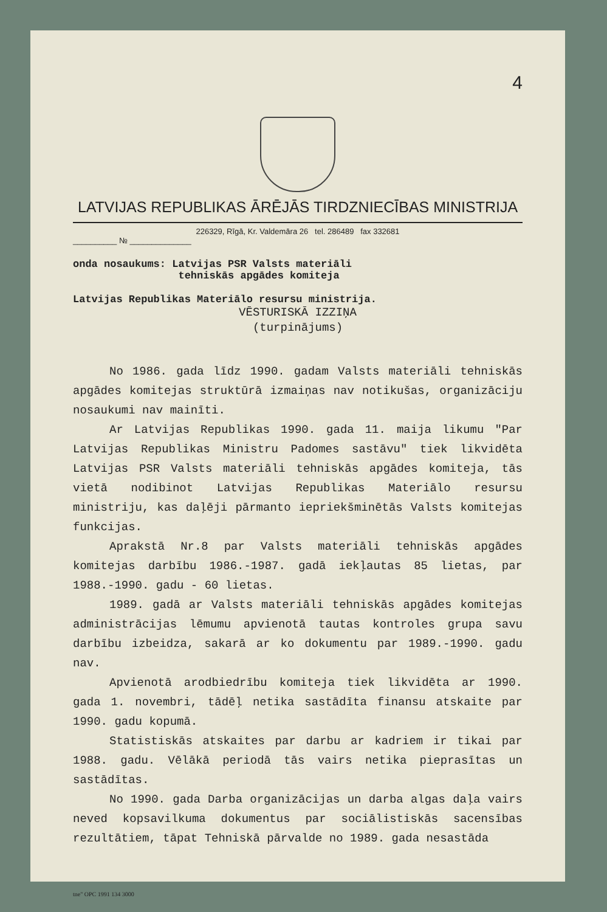4
LATVIJAS REPUBLIKAS ĀRĒJĀS TIRDZNIECĪBAS MINISTRIJA
226329, Rīgā, Kr. Valdemāra 26 tel. 286489 fax 332681
__________ № ______________
onda nosaukums: Latvijas PSR Valsts materiāli
tehniskās apgādes komiteja
Latvijas Republikas Materiālo resursu ministrija.
VĒSTURISKĀ IZZIŅA
(turpinājums)
No 1986. gada līdz 1990. gadam Valsts materiāli tehniskās apgādes komitejas struktūrā izmaiņas nav notikušas, organizāciju nosaukumi nav mainīti.
Ar Latvijas Republikas 1990. gada 11. maija likumu "Par Latvijas Republikas Ministru Padomes sastāvu" tiek likvidēta Latvijas PSR Valsts materiāli tehniskās apgādes komiteja, tās vietā nodibinot Latvijas Republikas Materiālo resursu ministriju, kas daļēji pārmanto iepriekšminētās Valsts komitejas funkcijas.
Aprakstā Nr.8 par Valsts materiāli tehniskās apgādes komitejas darbību 1986.-1987. gadā iekļautas 85 lietas, par 1988.-1990. gadu - 60 lietas.
1989. gadā ar Valsts materiāli tehniskās apgādes komitejas administrācijas lēmumu apvienotā tautas kontroles grupa savu darbību izbeidza, sakarā ar ko dokumentu par 1989.-1990. gadu nav.
Apvienotā arodbiedrību komiteja tiek likvidēta ar 1990. gada 1. novembri, tādēļ netika sastādīta finansu atskaite par 1990. gadu kopumā.
Statistiskās atskaites par darbu ar kadriem ir tikai par 1988. gadu. Vēlākā periodā tās vairs netika pieprasītas un sastādītas.
No 1990. gada Darba organizācijas un darba algas daļa vairs neved kopsavilkuma dokumentus par sociālistiskās sacensības rezultātiem, tāpat Tehniskā pārvalde no 1989. gada nesastāda
tne" OPC 1991 134 3000